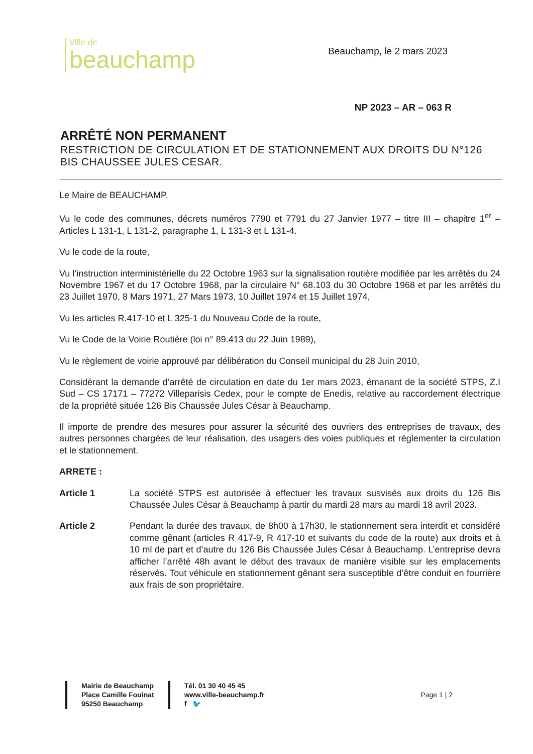Ville de
beauchamp
Beauchamp, le 2 mars 2023
NP 2023 – AR – 063 R
ARRÊTÉ NON PERMANENT
RESTRICTION DE CIRCULATION ET DE STATIONNEMENT AUX DROITS DU N°126 BIS CHAUSSEE JULES CESAR.
Le Maire de BEAUCHAMP,
Vu le code des communes, décrets numéros 7790 et 7791 du 27 Janvier 1977 – titre III – chapitre 1<sup>er</sup> – Articles L 131-1, L 131-2, paragraphe 1, L 131-3 et L 131-4.
Vu le code de la route,
Vu l’instruction interministérielle du 22 Octobre 1963 sur la signalisation routière modifiée par les arrêtés du 24 Novembre 1967 et du 17 Octobre 1968, par la circulaire N° 68.103 du 30 Octobre 1968 et par les arrêtés du 23 Juillet 1970, 8 Mars 1971, 27 Mars 1973, 10 Juillet 1974 et 15 Juillet 1974,
Vu les articles R.417-10 et L 325-1 du Nouveau Code de la route,
Vu le Code de la Voirie Routière (loi n° 89.413 du 22 Juin 1989),
Vu le règlement de voirie approuvé par délibération du Conseil municipal du 28 Juin 2010,
Considérant la demande d’arrêté de circulation en date du 1er mars 2023, émanant de la société STPS, Z.I Sud – CS 17171 – 77272 Villeparisis Cedex, pour le compte de Enedis, relative au raccordement électrique de la propriété située 126 Bis Chaussée Jules César à Beauchamp.
Il importe de prendre des mesures pour assurer la sécurité des ouvriers des entreprises de travaux, des autres personnes chargées de leur réalisation, des usagers des voies publiques et réglementer la circulation et le stationnement.
ARRETE :
Article 1 La société STPS est autorisée à effectuer les travaux susvisés aux droits du 126 Bis Chaussée Jules César à Beauchamp à partir du mardi 28 mars au mardi 18 avril 2023.
Article 2 Pendant la durée des travaux, de 8h00 à 17h30, le stationnement sera interdit et considéré comme gênant (articles R 417-9, R 417-10 et suivants du code de la route) aux droits et à 10 ml de part et d’autre du 126 Bis Chaussée Jules César à Beauchamp. L’entreprise devra afficher l’arrêté 48h avant le début des travaux de manière visible sur les emplacements réservés. Tout véhicule en stationnement gênant sera susceptible d’être conduit en fourrière aux frais de son propriétaire.
Mairie de Beauchamp
Place Camille Fouinat
95250 Beauchamp
Tél. 01 30 40 45 45
www.ville-beauchamp.fr
f 🐦
Page 1 | 2